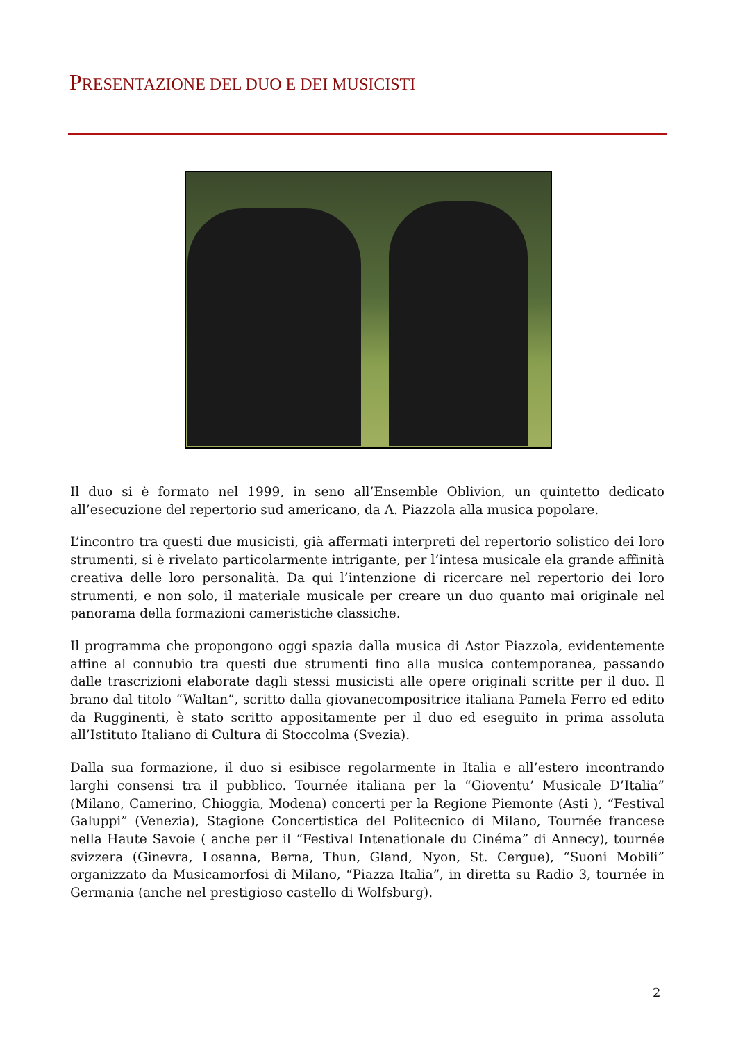PRESENTAZIONE DEL DUO E DEI MUSICISTI
Il duo si è formato nel 1999, in seno all’Ensemble Oblivion, un quintetto dedicato all’esecuzione del repertorio sud americano, da A. Piazzola alla musica popolare.
L’incontro tra questi due musicisti, già affermati interpreti del repertorio solistico dei loro strumenti, si è rivelato particolarmente intrigante, per l’intesa musicale ela grande affinità creativa delle loro personalità. Da qui l’intenzione di ricercare nel repertorio dei loro strumenti, e non solo, il materiale musicale per creare un duo quanto mai originale nel panorama della formazioni cameristiche classiche.
Il programma che propongono oggi spazia dalla musica di Astor Piazzola, evidentemente affine al connubio tra questi due strumenti fino alla musica contemporanea, passando dalle trascrizioni elaborate dagli stessi musicisti alle opere originali scritte per il duo. Il brano dal titolo “Waltan”, scritto dalla giovanecompositrice italiana Pamela Ferro ed edito da Rugginenti, è stato scritto appositamente per il duo ed eseguito in prima assoluta all’Istituto Italiano di Cultura di Stoccolma (Svezia).
Dalla sua formazione, il duo si esibisce regolarmente in Italia e all’estero incontrando larghi consensi tra il pubblico. Tournée italiana per la “Gioventu’ Musicale D’Italia” (Milano, Camerino, Chioggia, Modena) concerti per la Regione Piemonte (Asti ), “Festival Galuppi” (Venezia), Stagione Concertistica del Politecnico di Milano, Tournée francese nella Haute Savoie ( anche per il “Festival Intenationale du Cinéma” di Annecy), tournée svizzera (Ginevra, Losanna, Berna, Thun, Gland, Nyon, St. Cergue), “Suoni Mobili” organizzato da Musicamorfosi di Milano, “Piazza Italia”, in diretta su Radio 3, tournée in Germania (anche nel prestigioso castello di Wolfsburg).
2